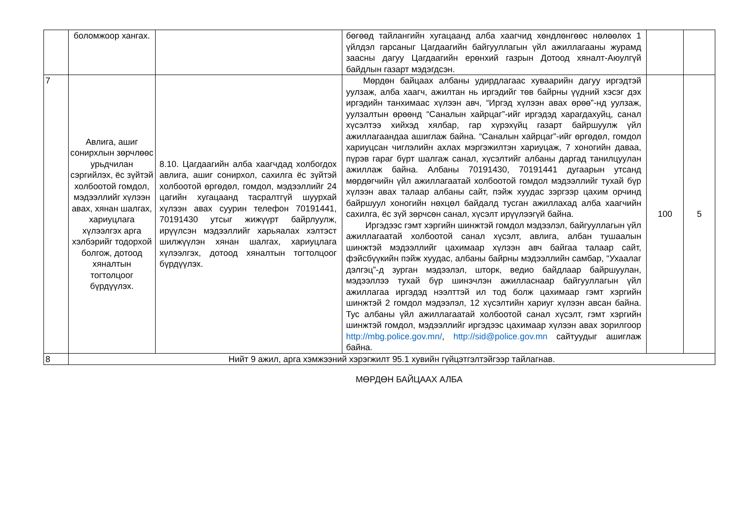| | боломжоор хангах. | | бөгөөд тайлангийн хугацаанд алба хаагчид хөндлөнгөөс нөлөөлөх 1 үйлдэл гарсаныг Цагдаагийн байгууллагын үйл ажиллагааны журамд заасны дагуу Цагдаагийн ерөнхий газрын Дотоод хяналт-Аюулгүй байдлын газарт мэдэгдсэн. | | |
| 7 | Авлига, ашиг сонирхлын зөрчлөөс урьдчилан сэргийлэх, ёс зүйтэй холбоотой гомдол, мэдээллийг хүлээн авах, хянан шалгах, хариуцлага хүлээлгэх арга хэлбэрийг тодорхой болгож, дотоод хяналтын тогтолцоог бүрдүүлэх. | 8.10. Цагдаагийн алба хаагчдад холбогдох авлига, ашиг сонирхол, сахилга ёс зүйтэй холбоотой өргөдөл, гомдол, мэдээллийг 24 цагийн хугацаанд тасралтгүй шуурхай хүлээн авах суурин телефон 70191441, 70191430 утсыг жижүүрт байрлуулж, ирүүлсэн мэдээллийг харьяалах хэлтэст шилжүүлэн хянан шалгах, хариуцлага хүлээлгэх, дотоод хяналтын тогтолцоог бүрдүүлэх. | Мөрдөн байцаах албаны удирдлагаас хуваарийн дагуу иргэдтэй уулзаж, алба хаагч, ажилтан нь иргэдийг төв байрны үүдний хэсэг дэх иргэдийн танхимаас хүлээн авч, “Иргэд хүлээн авах өрөө”-нд уулзаж, уулзалтын өрөөнд “Саналын хайрцаг”-ийг иргэдэд харагдахуйц, санал хүсэлтээ хийхэд хялбар, гар хүрэхүйц газарт байршуулж үйл ажиллагаандаа ашиглаж байна. “Саналын хайрцаг”-ийг өргөдөл, гомдол хариуцсан чиглэлийн ахлах мэргэжилтэн хариуцаж, 7 хоногийн даваа, пүрэв гараг бүрт шалгаж санал, хүсэлтийг албаны даргад танилцуулан ажиллаж байна. Албаны 70191430, 70191441 дугаарын утсанд мөрдөгчийн үйл ажиллагаатай холбоотой гомдол мэдээллийг тухай бүр хүлээн авах талаар албаны сайт, пэйж хуудас зэргээр цахим орчинд байршуул хоногийн нөхцөл байдалд тусган ажиллахад алба хаагчийн сахилга, ёс зүй зөрчсөн санал, хүсэлт ирүүлээгүй байна. Иргэдээс гэмт хэргийн шинжтэй гомдол мэдээлэл, байгууллагын үйл ажиллагаатай холбоотой санал хүсэлт, авлига, албан тушаалын шинжтэй мэдээллийг цахимаар хүлээн авч байгаа талаар сайт, фэйсбүүкийн пэйж хуудас, албаны байрны мэдээллийн самбар, “Ухаалаг дэлгэц”-д зурган мэдээлэл, шторк, ведио байдлаар байршуулан, мэдээллээ тухай бүр шинэчлэн ажилласнаар байгууллагын үйл ажиллагаа иргэдэд нээлттэй ил тод болж цахимаар гэмт хэргийн шинжтэй 2 гомдол мэдээлэл, 12 хүсэлтийн хариуг хүлээн авсан байна. Тус албаны үйл ажиллагаатай холбоотой санал хүсэлт, гэмт хэргийн шинжтэй гомдол, мэдээллийг иргэдээс цахимаар хүлээн авах зорилгоор http://mbg.police.gov.mn/ , http://sid@police.gov.mn сайтуудыг ашиглаж байна. | 100 | 5 |
| 8 | Нийт 9 ажил, арга хэмжээний хэрэгжилт 95.1 хувийн гүйцэтгэлтэйгээр тайлагнав. | | | | |
МӨРДӨН БАЙЦААХ АЛБА